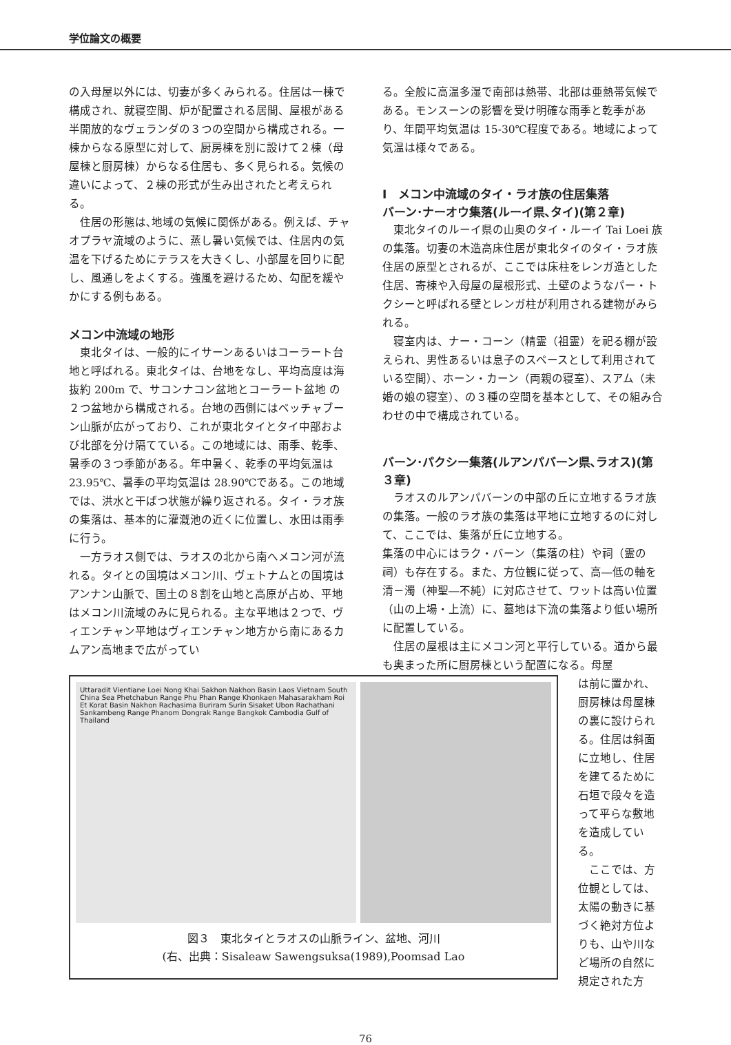学位論文の概要
の入母屋以外には、切妻が多くみられる。住居は一棟で構成され、就寝空間、炉が配置される居間、屋根がある半開放的なヴェランダの３つの空間から構成される。一棟からなる原型に対して、厨房棟を別に設けて２棟（母屋棟と厨房棟）からなる住居も、多く見られる。気候の違いによって、２棟の形式が生み出されたと考えられる。
住居の形態は､地域の気候に関係がある。例えば、チャオプラヤ流域のように、蒸し暑い気候では、住居内の気温を下げるためにテラスを大きくし、小部屋を回りに配し、風通しをよくする。強風を避けるため、勾配を緩やかにする例もある。
メコン中流域の地形
東北タイは、一般的にイサーンあるいはコーラート台地と呼ばれる。東北タイは、台地をなし、平均高度は海抜約 200m で、サコンナコン盆地とコーラート盆地 の２つ盆地から構成される。台地の西側にはベッチャブーン山脈が広がっており、これが東北タイとタイ中部および北部を分け隔てている。この地域には、雨季、乾季、暑季の３つ季節がある。年中暑く、乾季の平均気温は 23.95℃、暑季の平均気温は 28.90℃である。この地域では、洪水と干ばつ状態が繰り返される。タイ・ラオ族の集落は、基本的に灌漑池の近くに位置し、水田は雨季に行う。
一方ラオス側では、ラオスの北から南へメコン河が流れる。タイとの国境はメコン川、ヴェトナムとの国境はアンナン山脈で、国土の８割を山地と高原が占め、平地はメコン川流域のみに見られる。主な平地は２つで、ヴィエンチャン平地はヴィエンチャン地方から南にあるカムアン高地まで広がってい
る。全般に高温多湿で南部は熱帯、北部は亜熱帯気候である。モンスーンの影響を受け明確な雨季と乾季があり、年間平均気温は 15-30℃程度である。地域によって気温は様々である。
Ⅰ　メコン中流域のタイ・ラオ族の住居集落
バーン･ナーオウ集落(ルーイ県､タイ)(第２章)
東北タイのルーイ県の山奥のタイ・ルーイ Tai Loei 族の集落。切妻の木造高床住居が東北タイのタイ・ラオ族住居の原型とされるが、ここでは床柱をレンガ造とした住居、寄棟や入母屋の屋根形式、土壁のようなパー・トクシーと呼ばれる壁とレンガ柱が利用される建物がみられる。
寝室内は、ナー・コーン（精霊（祖霊）を祀る棚が設えられ、男性あるいは息子のスペースとして利用されている空間）、ホーン・カーン（両親の寝室）、スアム（未婚の娘の寝室）、の３種の空間を基本として、その組み合わせの中で構成されている。
バーン･パクシー集落(ルアンパバーン県､ラオス)(第３章)
ラオスのルアンパバーンの中部の丘に立地するラオ族の集落。一般のラオ族の集落は平地に立地するのに対して、ここでは、集落が丘に立地する。
集落の中心にはラク・バーン（集落の柱）や祠（霊の祠）も存在する。また、方位観に従って、高―低の軸を清－濁（神聖―不純）に対応させて、ワットは高い位置（山の上場・上流）に、墓地は下流の集落より低い場所に配置している。
住居の屋根は主にメコン河と平行している。道から最も奥まった所に厨房棟という配置になる。母屋
Uttaradit Vientiane Loei Nong Khai Sakhon Nakhon Basin Laos Vietnam South China Sea Phetchabun Range Phu Phan Range Khonkaen Mahasarakham Roi Et Korat Basin Nakhon Rachasima Buriram Surin Sisaket Ubon Rachathani Sankambeng Range Phanom Dongrak Range Bangkok Cambodia Gulf of Thailand
図３　東北タイとラオスの山脈ライン、盆地、河川
(右、出典：Sisaleaw Sawengsuksa(1989),Poomsad Lao
は前に置かれ、厨房棟は母屋棟の裏に設けられる。住居は斜面に立地し、住居を建てるために石垣で段々を造って平らな敷地を造成している。
　ここでは、方位観としては、太陽の動きに基づく絶対方位よりも、山や川など場所の自然に規定された方
76